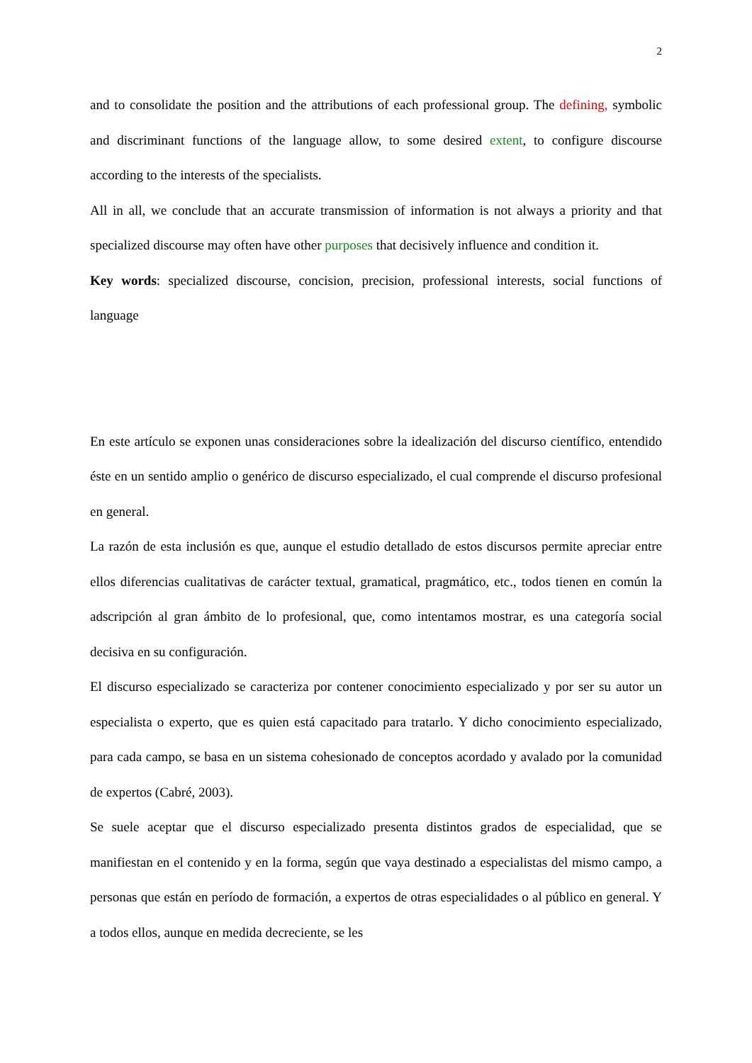2
and to consolidate the position and the attributions of each professional group. The defining, symbolic and discriminant functions of the language allow, to some desired extent, to configure discourse according to the interests of the specialists.
All in all, we conclude that an accurate transmission of information is not always a priority and that specialized discourse may often have other purposes that decisively influence and condition it.
Key words: specialized discourse, concision, precision, professional interests, social functions of language
En este artículo se exponen unas consideraciones sobre la idealización del discurso científico, entendido éste en un sentido amplio o genérico de discurso especializado, el cual comprende el discurso profesional en general.
La razón de esta inclusión es que, aunque el estudio detallado de estos discursos permite apreciar entre ellos diferencias cualitativas de carácter textual, gramatical, pragmático, etc., todos tienen en común la adscripción al gran ámbito de lo profesional, que, como intentamos mostrar, es una categoría social decisiva en su configuración.
El discurso especializado se caracteriza por contener conocimiento especializado y por ser su autor un especialista o experto, que es quien está capacitado para tratarlo. Y dicho conocimiento especializado, para cada campo, se basa en un sistema cohesionado de conceptos acordado y avalado por la comunidad de expertos (Cabré, 2003).
Se suele aceptar que el discurso especializado presenta distintos grados de especialidad, que se manifiestan en el contenido y en la forma, según que vaya destinado a especialistas del mismo campo, a personas que están en período de formación, a expertos de otras especialidades o al público en general. Y a todos ellos, aunque en medida decreciente, se les